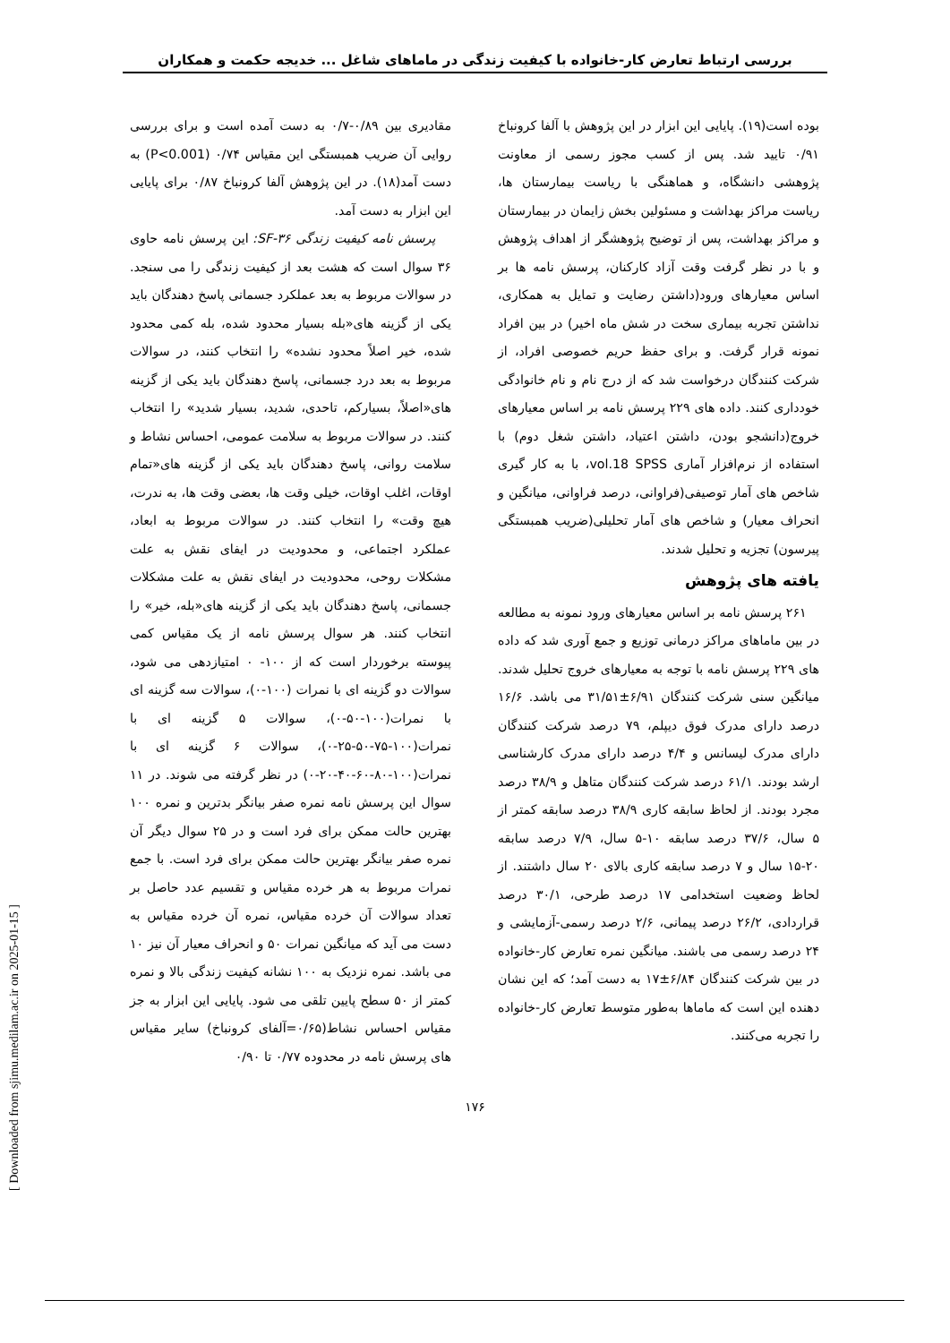بررسی ارتباط تعارض کار-خانواده با کیفیت زندگی در ماماهای شاغل ... خدیجه حکمت و همکاران
مقادیری بین ۰/۸۹-۰/۷ به دست آمده است و برای بررسی روایی آن ضریب همبستگی این مقیاس ۰/۷۴ (P<0.001) به دست آمد(۱۸). در این پژوهش آلفا کرونباخ ۰/۸۷ برای پایایی این ابزار به دست آمد.
پرسش نامه کیفیت زندگی SF-۳۶: این پرسش نامه حاوی ۳۶ سوال است که هشت بعد از کیفیت زندگی را می سنجد. در سوالات مربوط به بعد عملکرد جسمانی پاسخ دهندگان باید یکی از گزینه های«بله بسیار محدود شده، بله کمی محدود شده، خیر اصلاً محدود نشده» را انتخاب کنند، در سوالات مربوط به بعد درد جسمانی، پاسخ دهندگان باید یکی از گزینه های«اصلاً، بسیارکم، تاحدی، شدید، بسیار شدید» را انتخاب کنند. در سوالات مربوط به سلامت عمومی، احساس نشاط و سلامت روانی، پاسخ دهندگان باید یکی از گزینه های«تمام اوقات، اغلب اوقات، خیلی وقت ها، بعضی وقت ها، به ندرت، هیچ وقت» را انتخاب کنند. در سوالات مربوط به ابعاد، عملکرد اجتماعی، و محدودیت در ایفای نقش به علت مشکلات روحی، محدودیت در ایفای نقش به علت مشکلات جسمانی، پاسخ دهندگان باید یکی از گزینه های«بله، خیر» را انتخاب کنند. هر سوال پرسش نامه از یک مقیاس کمی پیوسته برخوردار است که از ۱۰۰- ۰ امتیازدهی می شود، سوالات دو گزینه ای با نمرات (۱۰۰-۰)، سوالات سه گزینه ای با نمرات(۱۰۰-۵۰-۰)، سوالات ۵ گزینه ای با نمرات(۱۰۰-۷۵-۵۰-۲۵-۰)، سوالات ۶ گزینه ای با نمرات(۱۰۰-۸۰-۶۰-۴۰-۲۰-۰) در نظر گرفته می شوند. در ۱۱ سوال این پرسش نامه نمره صفر بیانگر بدترین و نمره ۱۰۰ بهترین حالت ممکن برای فرد است و در ۲۵ سوال دیگر آن نمره صفر بیانگر بهترین حالت ممکن برای فرد است. با جمع نمرات مربوط به هر خرده مقیاس و تقسیم عدد حاصل بر تعداد سوالات آن خرده مقیاس، نمره آن خرده مقیاس به دست می آید که میانگین نمرات ۵۰ و انحراف معیار آن نیز ۱۰ می باشد. نمره نزدیک به ۱۰۰ نشانه کیفیت زندگی بالا و نمره کمتر از ۵۰ سطح پایین تلقی می شود. پایایی این ابزار به جز مقیاس احساس نشاط(۰/۶۵=آلفای کرونباخ) سایر مقیاس های پرسش نامه در محدوده ۰/۷۷ تا ۰/۹۰
بوده است(۱۹). پایایی این ابزار در این پژوهش با آلفا کرونباخ ۰/۹۱ تایید شد. پس از کسب مجوز رسمی از معاونت پژوهشی دانشگاه، و هماهنگی با ریاست بیمارستان ها، ریاست مراکز بهداشت و مسئولین بخش زایمان در بیمارستان و مراکز بهداشت، پس از توضیح پژوهشگر از اهداف پژوهش و با در نظر گرفت وقت آزاد کارکنان، پرسش نامه ها بر اساس معیارهای ورود(داشتن رضایت و تمایل به همکاری، نداشتن تجربه بیماری سخت در شش ماه اخیر) در بین افراد نمونه قرار گرفت. و برای حفظ حریم خصوصی افراد، از شرکت کنندگان درخواست شد که از درج نام و نام خانوادگی خودداری کنند. داده های ۲۲۹ پرسش نامه بر اساس معیارهای خروج(دانشجو بودن، داشتن اعتیاد، داشتن شغل دوم) با استفاده از نرم‌افزار آماری vol.18 SPSS، با به کار گیری شاخص های آمار توصیفی(فراوانی، درصد فراوانی، میانگین و انحراف معیار) و شاخص های آمار تحلیلی(ضریب همبستگی پیرسون) تجزیه و تحلیل شدند.
یافته های پژوهش
۲۶۱ پرسش نامه بر اساس معیارهای ورود نمونه به مطالعه در بین ماماهای مراکز درمانی توزیع و جمع آوری شد که داده های ۲۲۹ پرسش نامه با توجه به معیارهای خروج تحلیل شدند. میانگین سنی شرکت کنندگان ۶/۹۱±۳۱/۵۱ می باشد. ۱۶/۶ درصد دارای مدرک فوق دیپلم، ۷۹ درصد شرکت کنندگان دارای مدرک لیسانس و ۴/۴ درصد دارای مدرک کارشناسی ارشد بودند. ۶۱/۱ درصد شرکت کنندگان متاهل و ۳۸/۹ درصد مجرد بودند. از لحاظ سابقه کاری ۳۸/۹ درصد سابقه کمتر از ۵ سال، ۳۷/۶ درصد سابقه ۱۰-۵ سال، ۷/۹ درصد سابقه ۲۰-۱۵ سال و ۷ درصد سابقه کاری بالای ۲۰ سال داشتند. از لحاظ وضعیت استخدامی ۱۷ درصد طرحی، ۳۰/۱ درصد قراردادی، ۲۶/۲ درصد پیمانی، ۲/۶ درصد رسمی-آزمایشی و ۲۴ درصد رسمی می باشند. میانگین نمره تعارض کار-خانواده در بین شرکت کنندگان ۶/۸۴±۱۷ به دست آمد؛ که این نشان دهنده این است که ماماها به‌طور متوسط تعارض کار-خانواده را تجربه می‌کنند.
۱۷۶
[ Downloaded from sjimu.medilam.ac.ir on 2025-01-15 ]